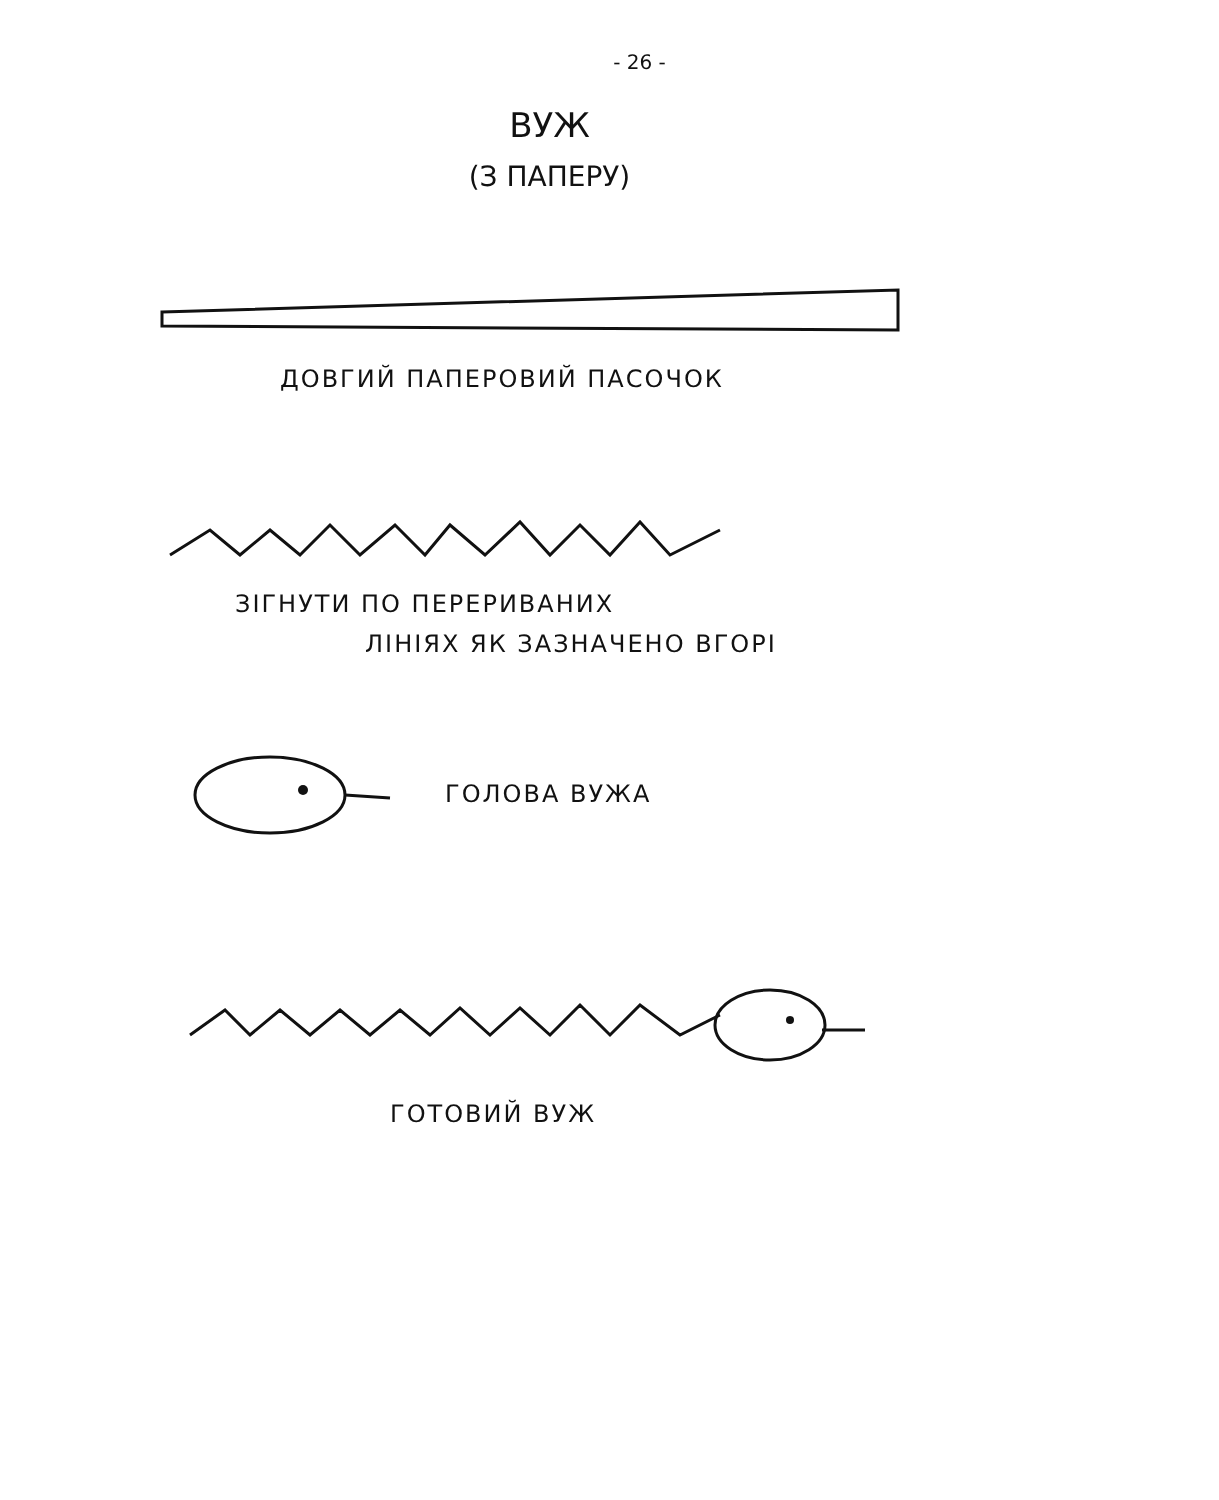- 26 -
ВУЖ
(З ПАПЕРУ)
ДОВГИЙ ПАПЕРОВИЙ ПАСОЧОК
ЗІГНУТИ ПО ПЕРЕРИВАНИХ
ЛІНІЯХ ЯК ЗАЗНАЧЕНО ВГОРІ
ГОЛОВА ВУЖА
ГОТОВИЙ ВУЖ